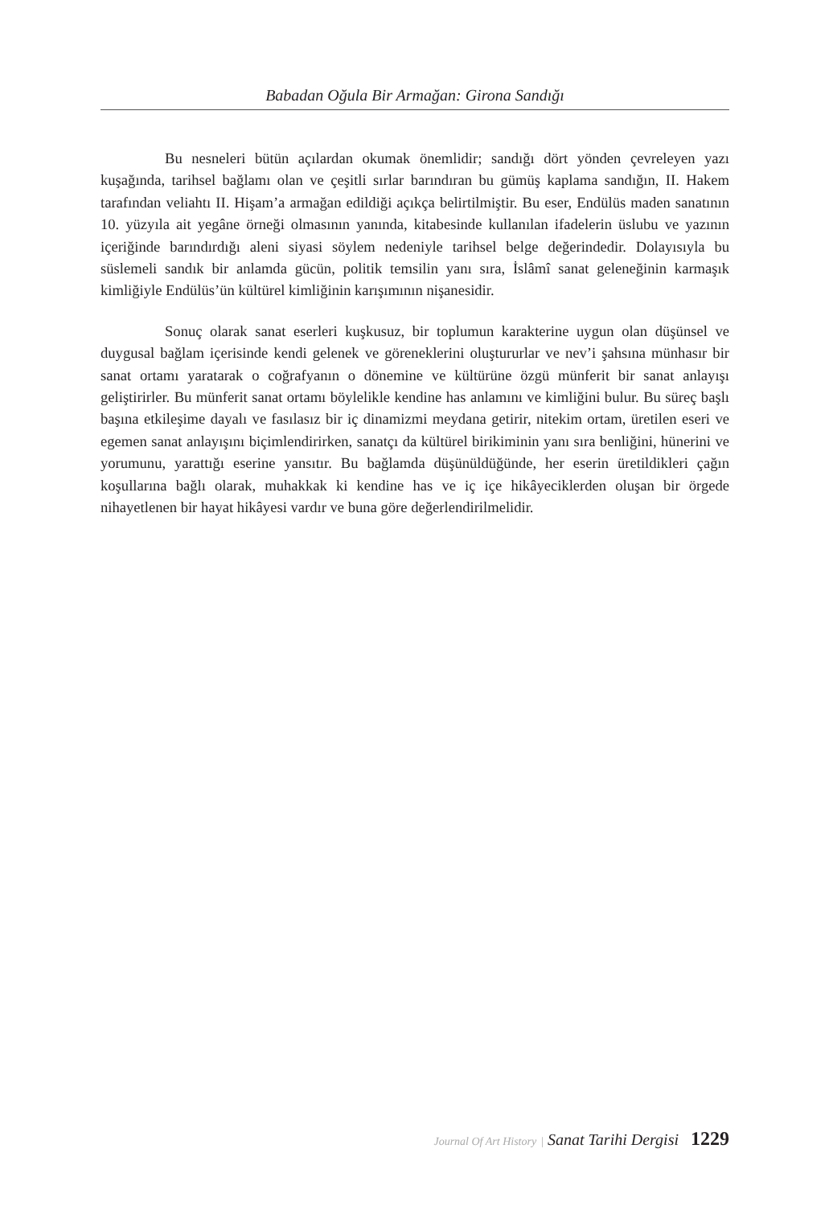Babadan Oğula Bir Armağan: Girona Sandığı
Bu nesneleri bütün açılardan okumak önemlidir; sandığı dört yönden çevreleyen yazı kuşağında, tarihsel bağlamı olan ve çeşitli sırlar barındıran bu gümüş kaplama sandığın, II. Hakem tarafından veliahtı II. Hişam’a armağan edildiği açıkça belirtilmiştir. Bu eser, Endülüs maden sanatının 10. yüzyıla ait yegâne örneği olmasının yanında, kitabesinde kullanılan ifadelerin üslubu ve yazının içeriğinde barındırdığı aleni siyasi söylem nedeniyle tarihsel belge değerindedir. Dolayısıyla bu süslemeli sandık bir anlamda gücün, politik temsilin yanı sıra, İslâmî sanat geleneğinin karmaşık kimliğiyle Endülüs’ün kültürel kimliğinin karışımının nişanesidir.
Sonuç olarak sanat eserleri kuşkusuz, bir toplumun karakterine uygun olan düşünsel ve duygusal bağlam içerisinde kendi gelenek ve göreneklerini oluştururlar ve nev’i şahsına münhasır bir sanat ortamı yaratarak o coğrafyanın o dönemine ve kültürüne özgü münferit bir sanat anlayışı geliştirirler. Bu münferit sanat ortamı böylelikle kendine has anlamını ve kimliğini bulur. Bu süreç başlı başına etkileşime dayalı ve fasılasız bir iç dinamizmi meydana getirir, nitekim ortam, üretilen eseri ve egemen sanat anlayışını biçimlendirirken, sanatçı da kültürel birikiminin yanı sıra benliğini, hünerini ve yorumunu, yarattığı eserine yansıtır. Bu bağlamda düşünüldüğünde, her eserin üretildikleri çağın koşullarına bağlı olarak, muhakkak ki kendine has ve iç içe hikâyeciklerden oluşan bir örgede nihayetlenen bir hayat hikâyesi vardır ve buna göre değerlendirilmelidir.
Journal Of Art History | Sanat Tarihi Dergisi 1229